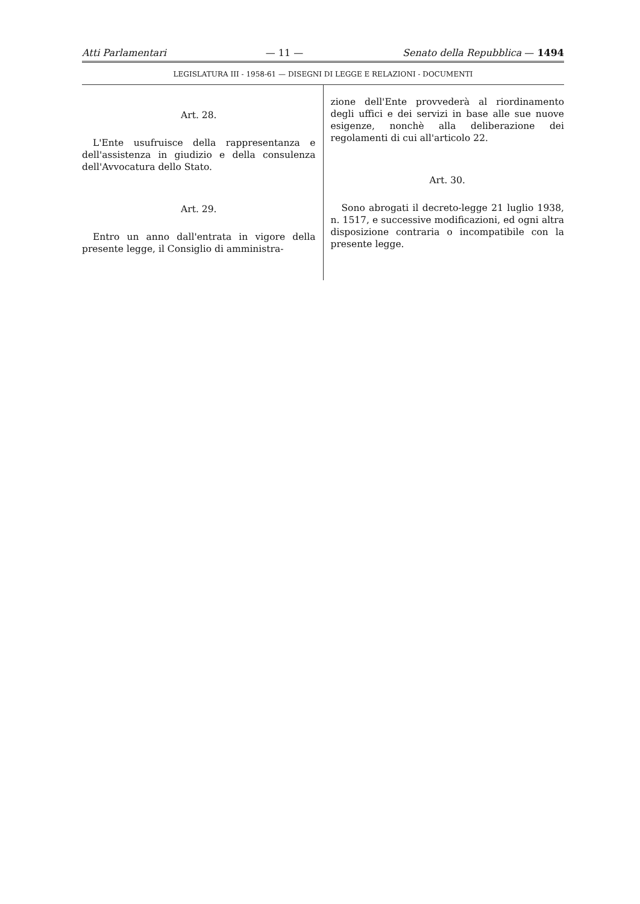Atti Parlamentari — 11 — Senato della Repubblica — 1494
LEGISLATURA III - 1958-61 — DISEGNI DI LEGGE E RELAZIONI - DOCUMENTI
Art. 28.
L'Ente usufruisce della rappresentanza e dell'assistenza in giudizio e della consulenza dell'Avvocatura dello Stato.
Art. 29.
Entro un anno dall'entrata in vigore della presente legge, il Consiglio di amministra-
zione dell'Ente provvederà al riordinamento degli uffici e dei servizi in base alle sue nuove esigenze, nonchè alla deliberazione dei regolamenti di cui all'articolo 22.
Art. 30.
Sono abrogati il decreto-legge 21 luglio 1938, n. 1517, e successive modificazioni, ed ogni altra disposizione contraria o incompatibile con la presente legge.